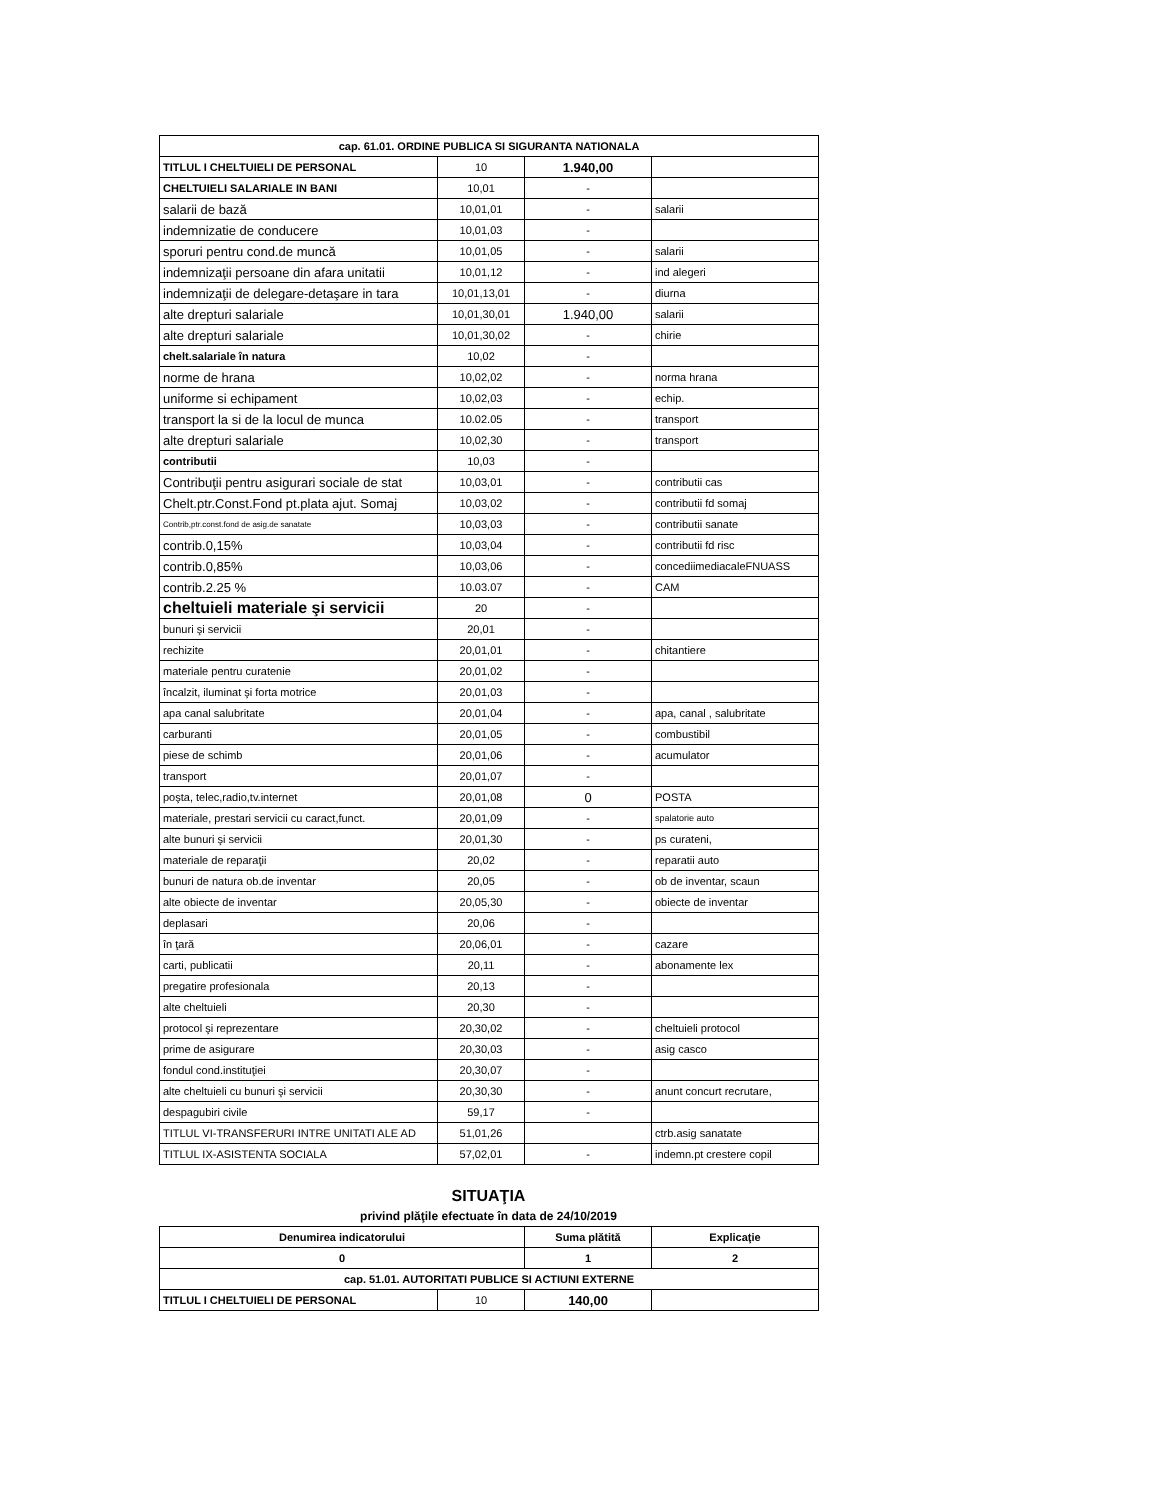| cap. 61.01. ORDINE PUBLICA SI SIGURANTA NATIONALA | | | |
| TITLUL I CHELTUIELI DE PERSONAL | 10 | 1.940,00 | |
| CHELTUIELI SALARIALE IN BANI | 10,01 | - | |
| salarii de bază | 10,01,01 | - | salarii |
| indemnizatie de conducere | 10,01,03 | - | |
| sporuri pentru cond.de muncă | 10,01,05 | - | salarii |
| indemnizaţii persoane din afara unitatii | 10,01,12 | - | ind alegeri |
| indemnizaţii de delegare-detaşare in tara | 10,01,13,01 | - | diurna |
| alte drepturi salariale | 10,01,30,01 | 1.940,00 | salarii |
| alte drepturi salariale | 10,01,30,02 | - | chirie |
| chelt.salariale în natura | 10,02 | - | |
| norme de hrana | 10,02,02 | - | norma hrana |
| uniforme si echipament | 10,02,03 | - | echip. |
| transport la si de la locul de munca | 10.02.05 | - | transport |
| alte drepturi salariale | 10,02,30 | - | transport |
| contributii | 10,03 | - | |
| Contribuţii pentru asigurari sociale de stat | 10,03,01 | - | contributii cas |
| Chelt.ptr.Const.Fond pt.plata ajut. Somaj | 10,03,02 | - | contributii fd somaj |
| Contrib,ptr.const.fond de asig.de sanatate | 10,03,03 | - | contributii sanate |
| contrib.0,15% | 10,03,04 | - | contributii fd risc |
| contrib.0,85% | 10,03,06 | - | concediimediacaleFNUASS |
| contrib.2.25 % | 10.03.07 | - | CAM |
| cheltuieli materiale şi servicii | 20 | - | |
| bunuri şi servicii | 20,01 | - | |
| rechizite | 20,01,01 | - | chitantiere |
| materiale pentru curatenie | 20,01,02 | - | |
| încalzit, iluminat şi forta motrice | 20,01,03 | - | |
| apa canal salubritate | 20,01,04 | - | apa, canal , salubritate |
| carburanti | 20,01,05 | - | combustibil |
| piese de schimb | 20,01,06 | - | acumulator |
| transport | 20,01,07 | - | |
| poşta, telec,radio,tv.internet | 20,01,08 | 0 | POSTA |
| materiale, prestari servicii cu caract,funct. | 20,01,09 | - | spalatorie auto |
| alte bunuri şi servicii | 20,01,30 | - | ps curateni, |
| materiale de reparaţii | 20,02 | - | reparatii auto |
| bunuri de natura ob.de inventar | 20,05 | - | ob de inventar, scaun |
| alte obiecte de inventar | 20,05,30 | - | obiecte de inventar |
| deplasari | 20,06 | - | |
| în ţară | 20,06,01 | - | cazare |
| carti, publicatii | 20,11 | - | abonamente lex |
| pregatire profesionala | 20,13 | - | |
| alte cheltuieli | 20,30 | - | |
| protocol şi reprezentare | 20,30,02 | - | cheltuieli protocol |
| prime de asigurare | 20,30,03 | - | asig casco |
| fondul cond.instituţiei | 20,30,07 | - | |
| alte cheltuieli cu bunuri şi servicii | 20,30,30 | - | anunt concurt recrutare, |
| despagubiri civile | 59,17 | - | |
| TITLUL VI-TRANSFERURI INTRE UNITATI ALE AD | 51,01,26 | | ctrb.asig sanatate |
| TITLUL IX-ASISTENTA SOCIALA | 57,02,01 | - | indemn.pt crestere copil |
SITUAŢIA
privind plăţile efectuate în data de 24/10/2019
| Denumirea indicatorului | | Suma plătită | Explicaţie |
| --- | --- | --- | --- |
| 0 | | 1 | 2 |
| cap. 51.01. AUTORITATI PUBLICE SI ACTIUNI EXTERNE | | | |
| TITLUL I CHELTUIELI DE PERSONAL | 10 | 140,00 | |